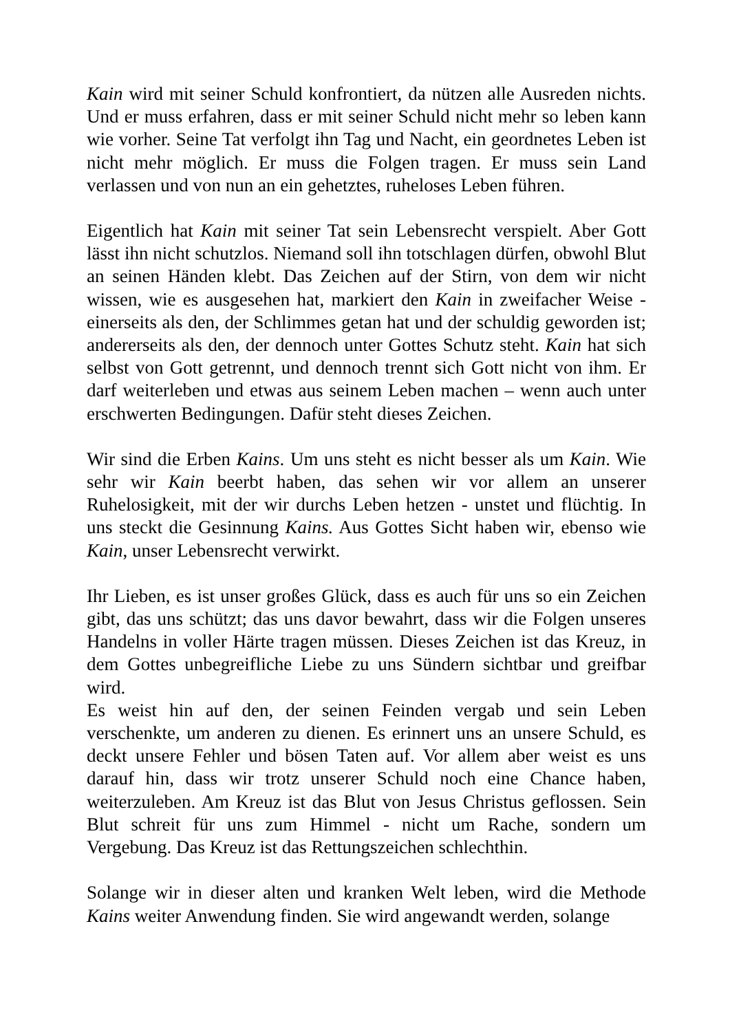Kain wird mit seiner Schuld konfrontiert, da nützen alle Ausreden nichts. Und er muss erfahren, dass er mit seiner Schuld nicht mehr so leben kann wie vorher. Seine Tat verfolgt ihn Tag und Nacht, ein geordnetes Leben ist nicht mehr möglich. Er muss die Folgen tragen. Er muss sein Land verlassen und von nun an ein gehetztes, ruheloses Leben führen.
Eigentlich hat Kain mit seiner Tat sein Lebensrecht verspielt. Aber Gott lässt ihn nicht schutzlos. Niemand soll ihn totschlagen dürfen, obwohl Blut an seinen Händen klebt. Das Zeichen auf der Stirn, von dem wir nicht wissen, wie es ausgesehen hat, markiert den Kain in zweifacher Weise - einerseits als den, der Schlimmes getan hat und der schuldig geworden ist; andererseits als den, der dennoch unter Gottes Schutz steht. Kain hat sich selbst von Gott getrennt, und dennoch trennt sich Gott nicht von ihm. Er darf weiterleben und etwas aus seinem Leben machen – wenn auch unter erschwerten Bedingungen. Dafür steht dieses Zeichen.
Wir sind die Erben Kains. Um uns steht es nicht besser als um Kain. Wie sehr wir Kain beerbt haben, das sehen wir vor allem an unserer Ruhelosigkeit, mit der wir durchs Leben hetzen - unstet und flüchtig. In uns steckt die Gesinnung Kains. Aus Gottes Sicht haben wir, ebenso wie Kain, unser Lebensrecht verwirkt.
Ihr Lieben, es ist unser großes Glück, dass es auch für uns so ein Zeichen gibt, das uns schützt; das uns davor bewahrt, dass wir die Folgen unseres Handelns in voller Härte tragen müssen. Dieses Zeichen ist das Kreuz, in dem Gottes unbegreifliche Liebe zu uns Sündern sichtbar und greifbar wird.
Es weist hin auf den, der seinen Feinden vergab und sein Leben verschenkte, um anderen zu dienen. Es erinnert uns an unsere Schuld, es deckt unsere Fehler und bösen Taten auf. Vor allem aber weist es uns darauf hin, dass wir trotz unserer Schuld noch eine Chance haben, weiterzuleben. Am Kreuz ist das Blut von Jesus Christus geflossen. Sein Blut schreit für uns zum Himmel - nicht um Rache, sondern um Vergebung. Das Kreuz ist das Rettungszeichen schlechthin.
Solange wir in dieser alten und kranken Welt leben, wird die Methode Kains weiter Anwendung finden. Sie wird angewandt werden, solange